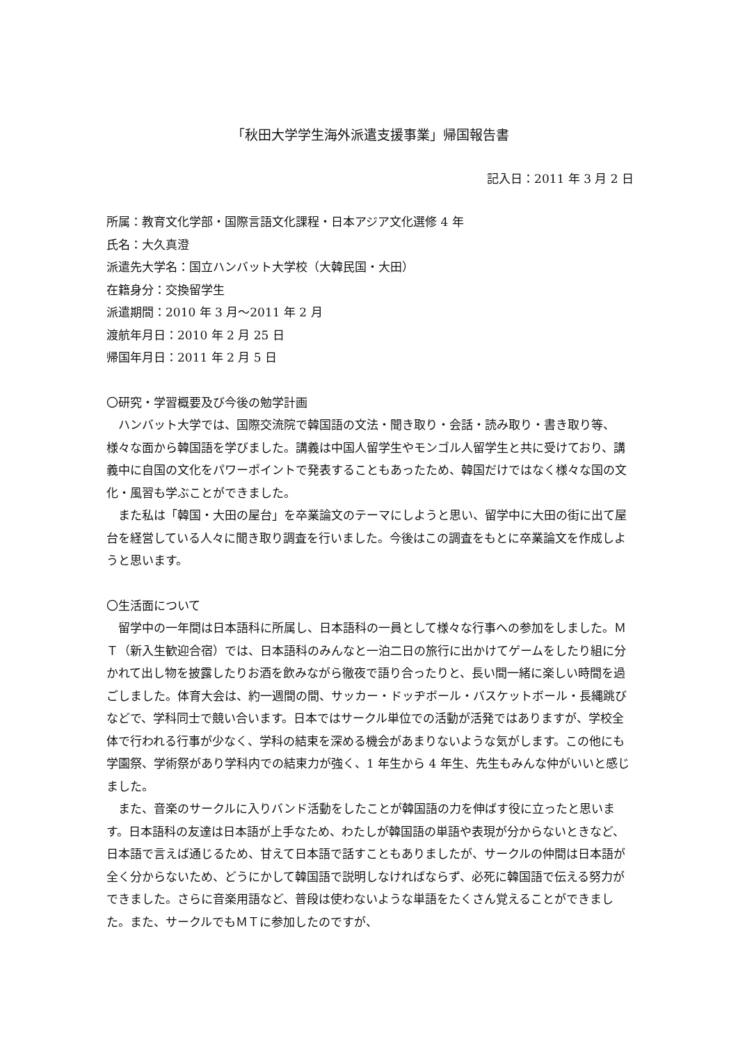「秋田大学学生海外派遣支援事業」帰国報告書
記入日：2011 年 3 月 2 日
所属：教育文化学部・国際言語文化課程・日本アジア文化選修 4 年
氏名：大久真澄
派遣先大学名：国立ハンバット大学校（大韓民国・大田）
在籍身分：交換留学生
派遣期間：2010 年 3 月～2011 年 2 月
渡航年月日：2010 年 2 月 25 日
帰国年月日：2011 年 2 月 5 日
〇研究・学習概要及び今後の勉学計画
ハンバット大学では、国際交流院で韓国語の文法・聞き取り・会話・読み取り・書き取り等、様々な面から韓国語を学びました。講義は中国人留学生やモンゴル人留学生と共に受けており、講義中に自国の文化をパワーポイントで発表することもあったため、韓国だけではなく様々な国の文化・風習も学ぶことができました。
また私は「韓国・大田の屋台」を卒業論文のテーマにしようと思い、留学中に大田の街に出て屋台を経営している人々に聞き取り調査を行いました。今後はこの調査をもとに卒業論文を作成しようと思います。
〇生活面について
留学中の一年間は日本語科に所属し、日本語科の一員として様々な行事への参加をしました。ＭＴ（新入生歓迎合宿）では、日本語科のみんなと一泊二日の旅行に出かけてゲームをしたり組に分かれて出し物を披露したりお酒を飲みながら徹夜で語り合ったりと、長い間一緒に楽しい時間を過ごしました。体育大会は、約一週間の間、サッカー・ドッヂボール・バスケットボール・長縄跳びなどで、学科同士で競い合います。日本ではサークル単位での活動が活発ではありますが、学校全体で行われる行事が少なく、学科の結束を深める機会があまりないような気がします。この他にも学園祭、学術祭があり学科内での結束力が強く、1 年生から 4 年生、先生もみんな仲がいいと感じました。
また、音楽のサークルに入りバンド活動をしたことが韓国語の力を伸ばす役に立ったと思います。日本語科の友達は日本語が上手なため、わたしが韓国語の単語や表現が分からないときなど、日本語で言えば通じるため、甘えて日本語で話すこともありましたが、サークルの仲間は日本語が全く分からないため、どうにかして韓国語で説明しなければならず、必死に韓国語で伝える努力ができました。さらに音楽用語など、普段は使わないような単語をたくさん覚えることができました。また、サークルでもＭＴに参加したのですが、